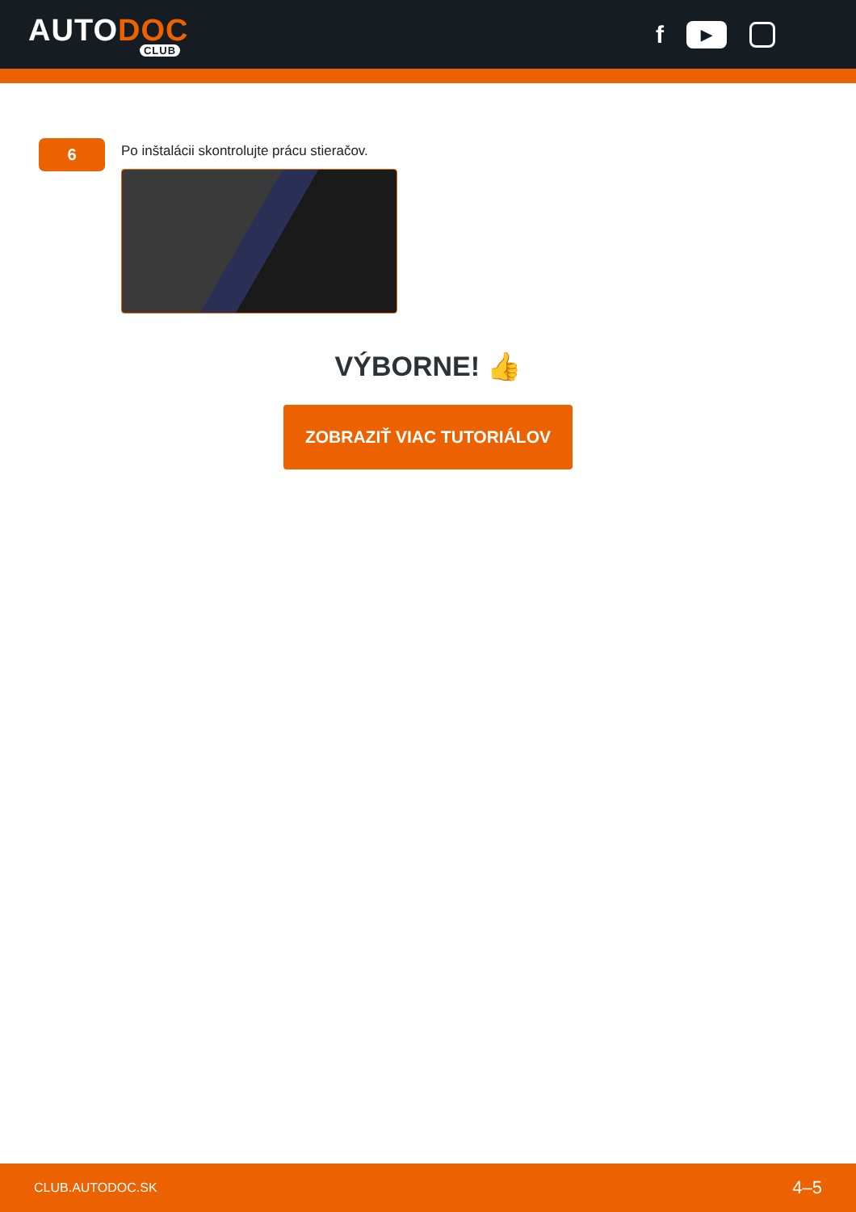AUTODOC
CLUB
f
▶
6
Po inštalácii skontrolujte prácu stieračov.
VÝBORNE! 👍
ZOBRAZIŤ VIAC TUTORIÁLOV
CLUB.AUTODOC.SK 4–5